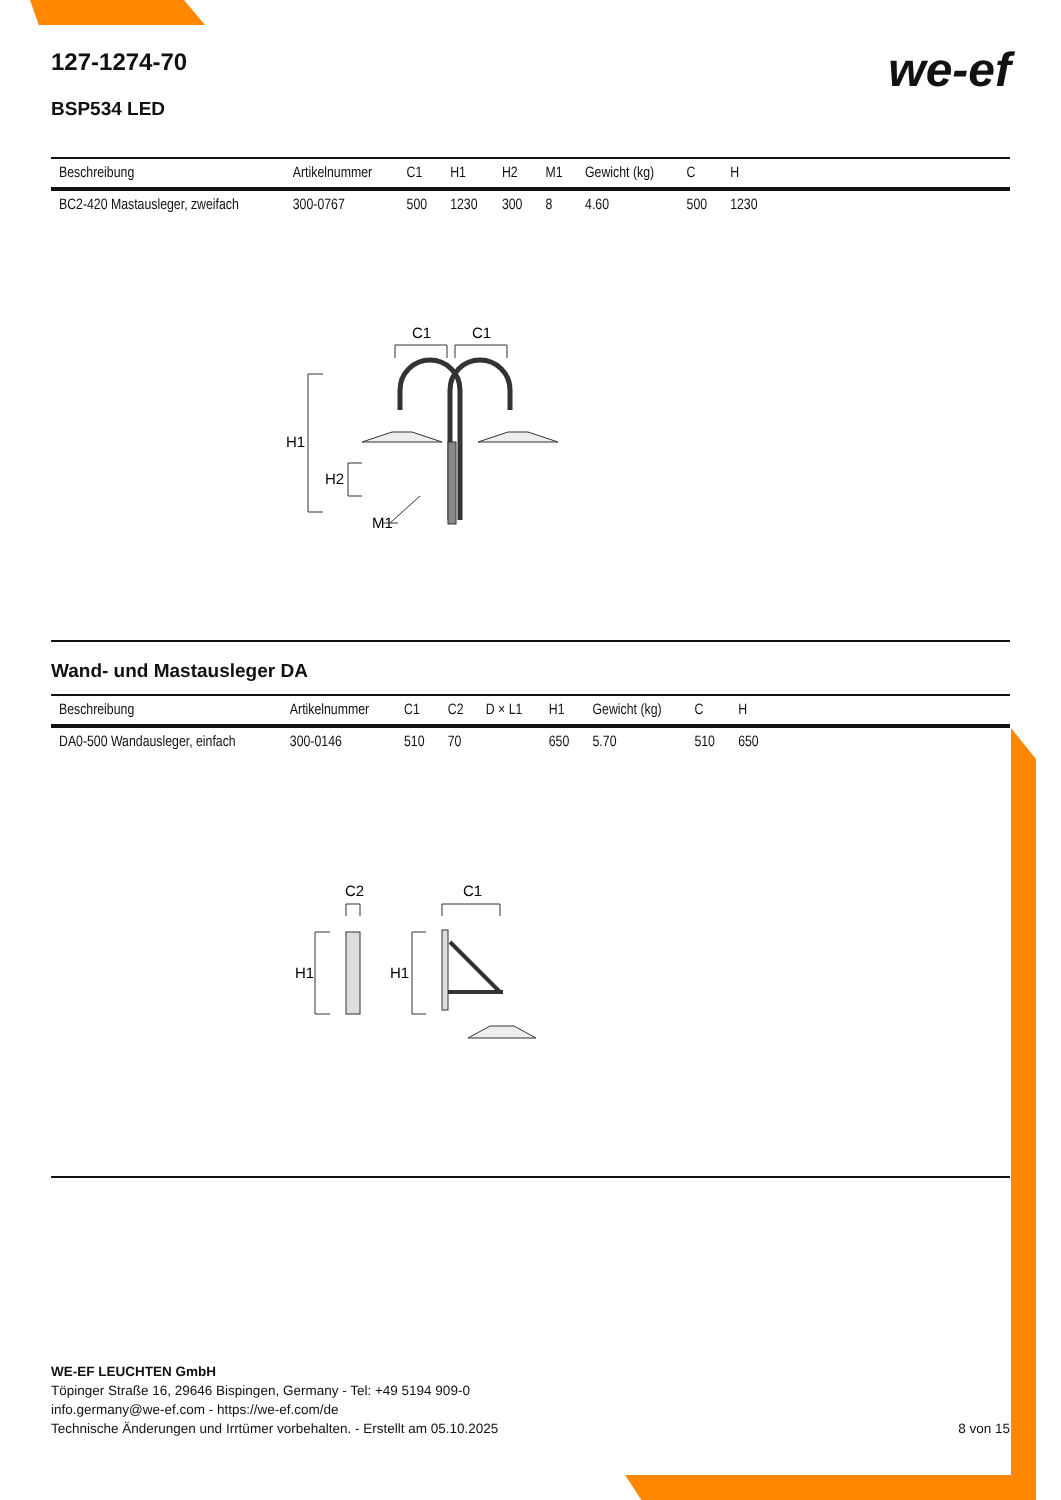127-1274-70
BSP534 LED
we-ef
| Beschreibung | Artikelnummer | C1 | H1 | H2 | M1 | Gewicht (kg) | C | H | |
| --- | --- | --- | --- | --- | --- | --- | --- | --- | --- |
| BC2-420 Mastausleger, zweifach | 300-0767 | 500 | 1230 | 300 | 8 | 4.60 | 500 | 1230 | |
C1
C1
H1
H2
M1
Wand- und Mastausleger DA
| Beschreibung | Artikelnummer | C1 | C2 | D × L1 | H1 | Gewicht (kg) | C | H | |
| --- | --- | --- | --- | --- | --- | --- | --- | --- | --- |
| DA0-500 Wandausleger, einfach | 300-0146 | 510 | 70 | | 650 | 5.70 | 510 | 650 | |
C2
C1
H1
H1
WE-EF LEUCHTEN GmbH
Töpinger Straße 16, 29646 Bispingen, Germany - Tel: +49 5194 909-0
info.germany@we-ef.com - https://we-ef.com/de
Technische Änderungen und Irrtümer vorbehalten. - Erstellt am 05.10.2025 8 von 15